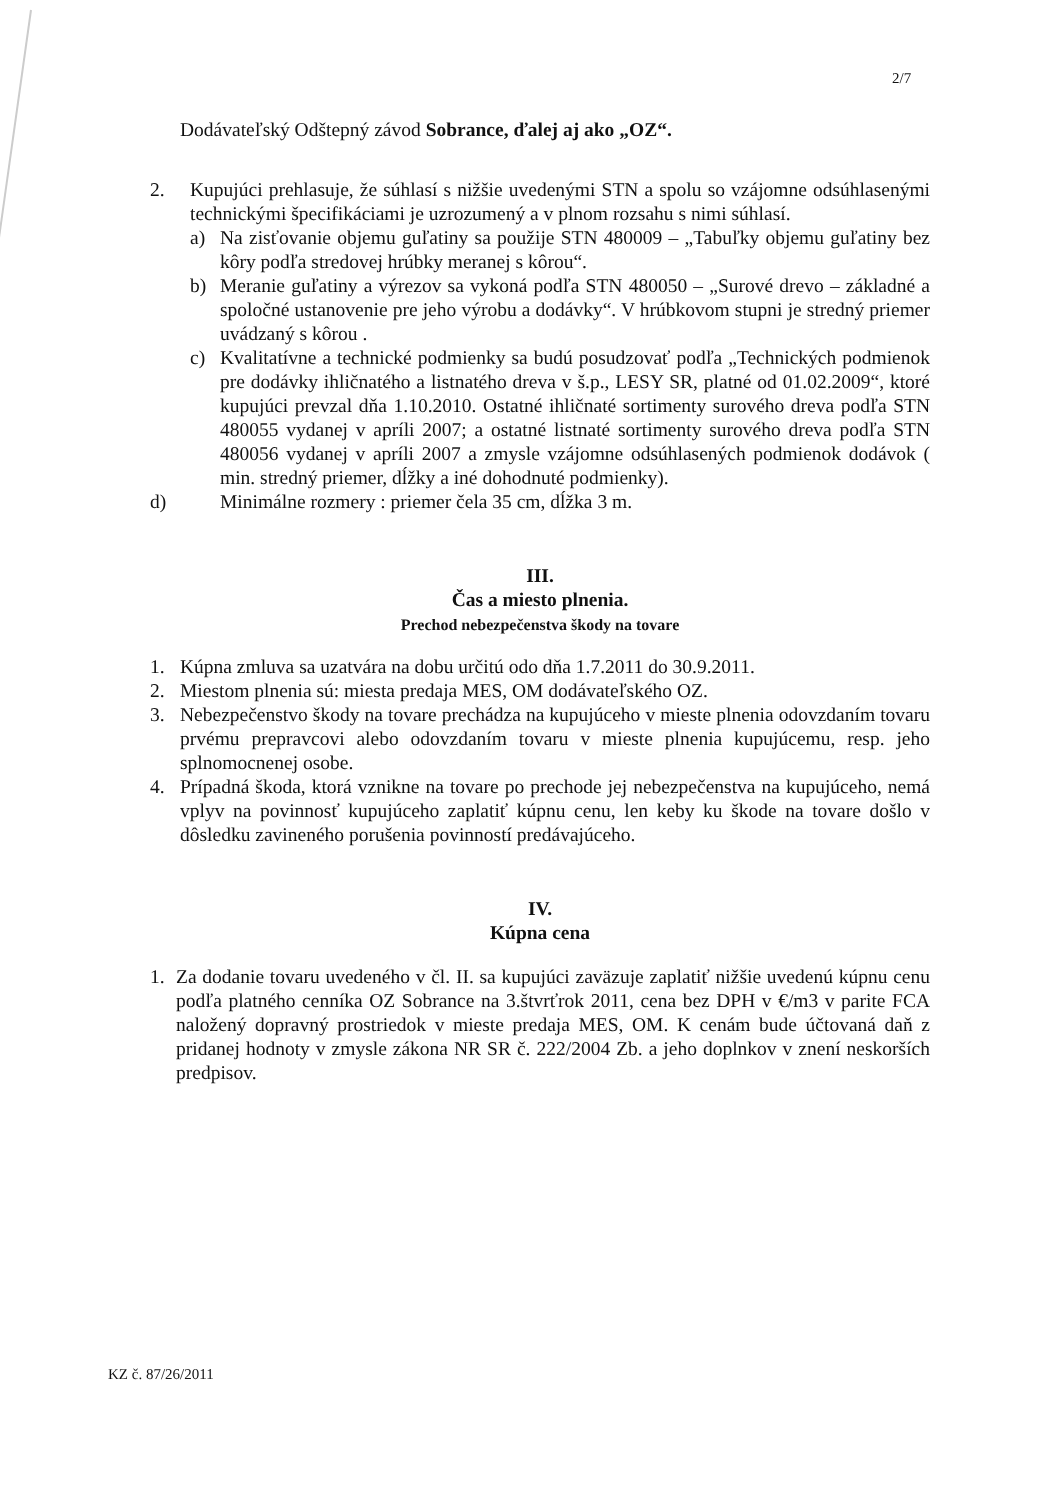2/7
Dodávateľský Odštepný závod Sobrance, ďalej aj ako „OZ“.
2. Kupujúci prehlasuje, že súhlasí s nižšie uvedenými STN a spolu so vzájomne odsúhlasenými technickými špecifikáciami je uzrozumený a v plnom rozsahu s nimi súhlasí.
a) Na zisťovanie objemu guľatiny sa použije STN 480009 – „Tabuľky objemu guľatiny bez kôry podľa stredovej hrúbky meranej s kôrou“.
b) Meranie guľatiny a výrezov sa vykoná podľa STN 480050 – „Surové drevo – základné a spoločné ustanovenie pre jeho výrobu a dodávky“. V hrúbkovom stupni je stredný priemer uvádzaný s kôrou .
c) Kvalitatívne a technické podmienky sa budú posudzovať podľa „Technických podmienok pre dodávky ihličnatého a listnatého dreva v š.p., LESY SR, platné od 01.02.2009“, ktoré kupujúci prevzal dňa 1.10.2010. Ostatné ihličnaté sortimenty surového dreva podľa STN 480055 vydanej v apríli 2007; a ostatné listnaté sortimenty surového dreva podľa STN 480056 vydanej v apríli 2007 a zmysle vzájomne odsúhlasených podmienok dodávok ( min. stredný priemer, dĺžky a iné dohodnuté podmienky).
d) Minimálne rozmery : priemer čela 35 cm, dĺžka 3 m.
III.
Čas a miesto plnenia.
Prechod nebezpečenstva škody na tovare
1. Kúpna zmluva sa uzatvára na dobu určitú odo dňa 1.7.2011 do 30.9.2011.
2. Miestom plnenia sú: miesta predaja MES, OM dodávateľského OZ.
3. Nebezpečenstvo škody na tovare prechádza na kupujúceho v mieste plnenia odovzdaním tovaru prvému prepravcovi alebo odovzdaním tovaru v mieste plnenia kupujúcemu, resp. jeho splnomocnenej osobe.
4. Prípadná škoda, ktorá vznikne na tovare po prechode jej nebezpečenstva na kupujúceho, nemá vplyv na povinnosť kupujúceho zaplatiť kúpnu cenu, len keby ku škode na tovare došlo v dôsledku zavineného porušenia povinností predávajúceho.
IV.
Kúpna cena
1. Za dodanie tovaru uvedeného v čl. II. sa kupujúci zaväzuje zaplatiť nižšie uvedenú kúpnu cenu podľa platného cenníka OZ Sobrance na 3.štvrťrok 2011, cena bez DPH v €/m3 v parite FCA naložený dopravný prostriedok v mieste predaja MES, OM. K cenám bude účtovaná daň z pridanej hodnoty v zmysle zákona NR SR č. 222/2004 Zb. a jeho doplnkov v znení neskorších predpisov.
KZ č. 87/26/2011